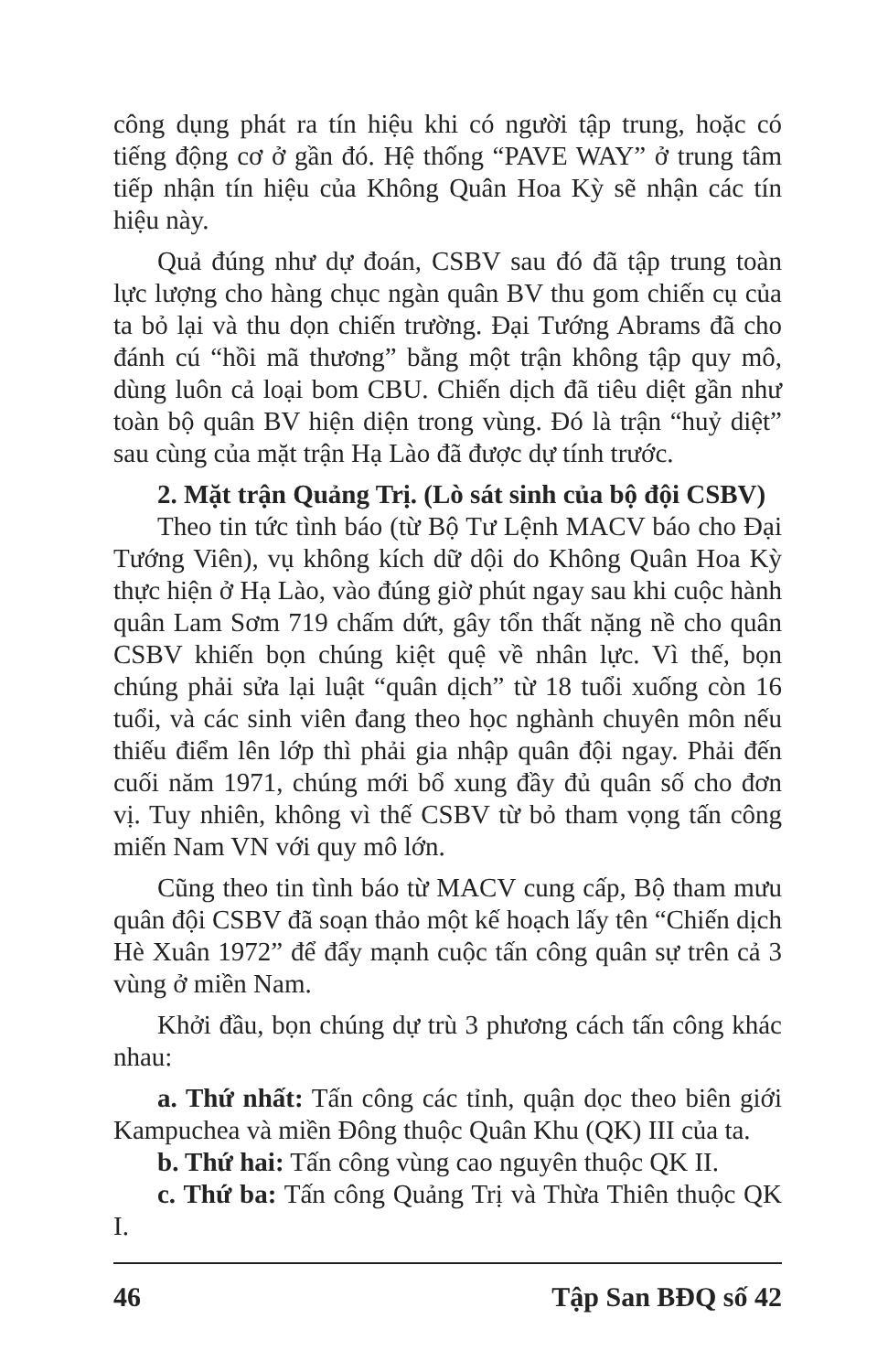công dụng phát ra tín hiệu khi có người tập trung, hoặc có tiếng động cơ ở gần đó. Hệ thống “PAVE WAY” ở trung tâm tiếp nhận tín hiệu của Không Quân Hoa Kỳ sẽ nhận các tín hiệu này.
Quả đúng như dự đoán, CSBV sau đó đã tập trung toàn lực lượng cho hàng chục ngàn quân BV thu gom chiến cụ của ta bỏ lại và thu dọn chiến trường. Đại Tướng Abrams đã cho đánh cú “hồi mã thương” bằng một trận không tập quy mô, dùng luôn cả loại bom CBU. Chiến dịch đã tiêu diệt gần như toàn bộ quân BV hiện diện trong vùng. Đó là trận “huỷ diệt” sau cùng của mặt trận Hạ Lào đã được dự tính trước.
2. Mặt trận Quảng Trị. (Lò sát sinh của bộ đội CSBV)
Theo tin tức tình báo (từ Bộ Tư Lệnh MACV báo cho Đại Tướng Viên), vụ không kích dữ dội do Không Quân Hoa Kỳ thực hiện ở Hạ Lào, vào đúng giờ phút ngay sau khi cuộc hành quân Lam Sơm 719 chấm dứt, gây tổn thất nặng nề cho quân CSBV khiến bọn chúng kiệt quệ về nhân lực. Vì thế, bọn chúng phải sửa lại luật “quân dịch” từ 18 tuổi xuống còn 16 tuổi, và các sinh viên đang theo học nghành chuyên môn nếu thiếu điểm lên lớp thì phải gia nhập quân đội ngay. Phải đến cuối năm 1971, chúng mới bổ xung đầy đủ quân số cho đơn vị. Tuy nhiên, không vì thế CSBV từ bỏ tham vọng tấn công miến Nam VN với quy mô lớn.
Cũng theo tin tình báo từ MACV cung cấp, Bộ tham mưu quân đội CSBV đã soạn thảo một kế hoạch lấy tên “Chiến dịch Hè Xuân 1972” để đẩy mạnh cuộc tấn công quân sự trên cả 3 vùng ở miền Nam.
Khởi đầu, bọn chúng dự trù 3 phương cách tấn công khác nhau:
a. Thứ nhất: Tấn công các tỉnh, quận dọc theo biên giới Kampuchea và miền Đông thuộc Quân Khu (QK) III của ta.
b. Thứ hai: Tấn công vùng cao nguyên thuộc QK II.
c. Thứ ba: Tấn công Quảng Trị và Thừa Thiên thuộc QK I.
46 Tập San BĐQ số 42